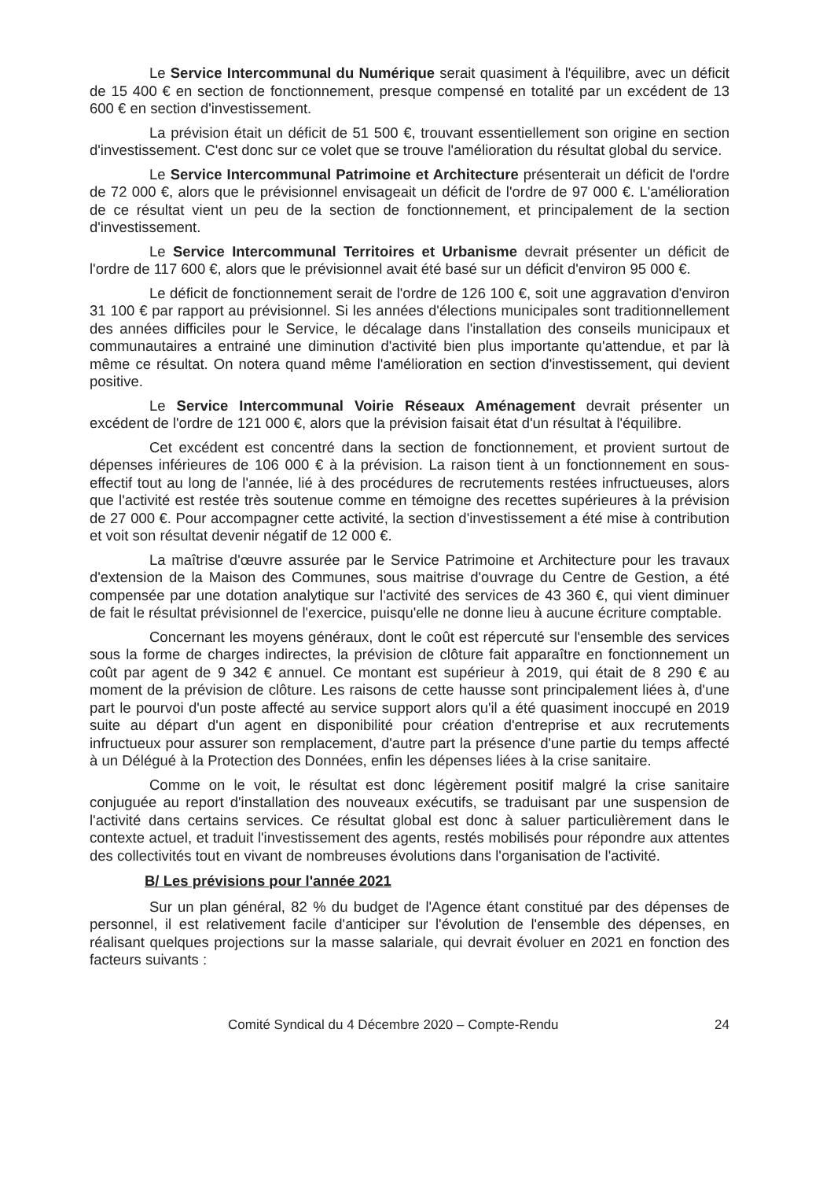Le Service Intercommunal du Numérique serait quasiment à l'équilibre, avec un déficit de 15 400 € en section de fonctionnement, presque compensé en totalité par un excédent de 13 600 € en section d'investissement.
La prévision était un déficit de 51 500 €, trouvant essentiellement son origine en section d'investissement. C'est donc sur ce volet que se trouve l'amélioration du résultat global du service.
Le Service Intercommunal Patrimoine et Architecture présenterait un déficit de l'ordre de 72 000 €, alors que le prévisionnel envisageait un déficit de l'ordre de 97 000 €. L'amélioration de ce résultat vient un peu de la section de fonctionnement, et principalement de la section d'investissement.
Le Service Intercommunal Territoires et Urbanisme devrait présenter un déficit de l'ordre de 117 600 €, alors que le prévisionnel avait été basé sur un déficit d'environ 95 000 €.
Le déficit de fonctionnement serait de l'ordre de 126 100 €, soit une aggravation d'environ 31 100 € par rapport au prévisionnel. Si les années d'élections municipales sont traditionnellement des années difficiles pour le Service, le décalage dans l'installation des conseils municipaux et communautaires a entrainé une diminution d'activité bien plus importante qu'attendue, et par là même ce résultat. On notera quand même l'amélioration en section d'investissement, qui devient positive.
Le Service Intercommunal Voirie Réseaux Aménagement devrait présenter un excédent de l'ordre de 121 000 €, alors que la prévision faisait état d'un résultat à l'équilibre.
Cet excédent est concentré dans la section de fonctionnement, et provient surtout de dépenses inférieures de 106 000 € à la prévision. La raison tient à un fonctionnement en sous-effectif tout au long de l'année, lié à des procédures de recrutements restées infructueuses, alors que l'activité est restée très soutenue comme en témoigne des recettes supérieures à la prévision de 27 000 €. Pour accompagner cette activité, la section d'investissement a été mise à contribution et voit son résultat devenir négatif de 12 000 €.
La maîtrise d'œuvre assurée par le Service Patrimoine et Architecture pour les travaux d'extension de la Maison des Communes, sous maitrise d'ouvrage du Centre de Gestion, a été compensée par une dotation analytique sur l'activité des services de 43 360 €, qui vient diminuer de fait le résultat prévisionnel de l'exercice, puisqu'elle ne donne lieu à aucune écriture comptable.
Concernant les moyens généraux, dont le coût est répercuté sur l'ensemble des services sous la forme de charges indirectes, la prévision de clôture fait apparaître en fonctionnement un coût par agent de 9 342 € annuel. Ce montant est supérieur à 2019, qui était de 8 290 € au moment de la prévision de clôture. Les raisons de cette hausse sont principalement liées à, d'une part le pourvoi d'un poste affecté au service support alors qu'il a été quasiment inoccupé en 2019 suite au départ d'un agent en disponibilité pour création d'entreprise et aux recrutements infructueux pour assurer son remplacement, d'autre part la présence d'une partie du temps affecté à un Délégué à la Protection des Données, enfin les dépenses liées à la crise sanitaire.
Comme on le voit, le résultat est donc légèrement positif malgré la crise sanitaire conjuguée au report d'installation des nouveaux exécutifs, se traduisant par une suspension de l'activité dans certains services. Ce résultat global est donc à saluer particulièrement dans le contexte actuel, et traduit l'investissement des agents, restés mobilisés pour répondre aux attentes des collectivités tout en vivant de nombreuses évolutions dans l'organisation de l'activité.
B/ Les prévisions pour l'année 2021
Sur un plan général, 82 % du budget de l'Agence étant constitué par des dépenses de personnel, il est relativement facile d'anticiper sur l'évolution de l'ensemble des dépenses, en réalisant quelques projections sur la masse salariale, qui devrait évoluer en 2021 en fonction des facteurs suivants :
Comité Syndical du 4 Décembre 2020 – Compte-Rendu 24